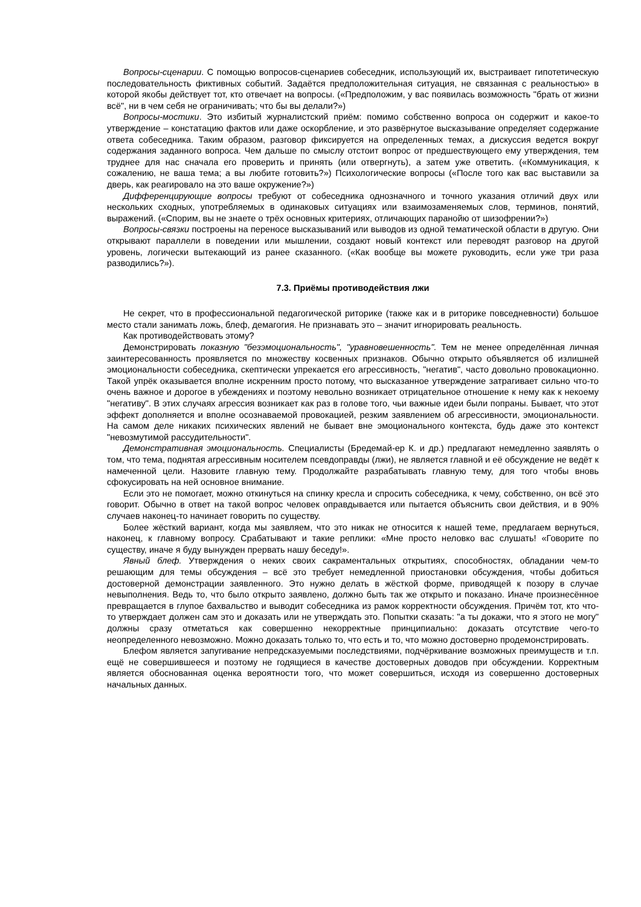Вопросы-сценарии. С помощью вопросов-сценариев собеседник, использующий их, выстраивает гипотетическую последовательность фиктивных событий. Задаётся предположительная ситуация, не связанная с реальностью» в которой якобы действует тот, кто отвечает на вопросы. («Предположим, у вас появилась возможность "брать от жизни всё", ни в чем себя не ограничивать; что бы вы делали?»)
Вопросы-мостики. Это избитый журналистский приём: помимо собственно вопроса он содержит и какое-то утверждение – констатацию фактов или даже оскорбление, и это развёрнутое высказывание определяет содержание ответа собеседника. Таким образом, разговор фиксируется на определенных темах, а дискуссия ведется вокруг содержания заданного вопроса. Чем дальше по смыслу отстоит вопрос от предшествующего ему утверждения, тем труднее для нас сначала его проверить и принять (или отвергнуть), а затем уже ответить. («Коммуникация, к сожалению, не ваша тема; а вы любите готовить?») Психологические вопросы («После того как вас выставили за дверь, как реагировало на это ваше окружение?»)
Дифференцирующие вопросы требуют от собеседника однозначного и точного указания отличий двух или нескольких сходных, употребляемых в одинаковых ситуациях или взаимозаменяемых слов, терминов, понятий, выражений. («Спорим, вы не знаете о трёх основных критериях, отличающих паранойю от шизофрении?»)
Вопросы-связки построены на переносе высказываний или выводов из одной тематической области в другую. Они открывают параллели в поведении или мышлении, создают новый контекст или переводят разговор на другой уровень, логически вытекающий из ранее сказанного. («Как вообще вы можете руководить, если уже три раза разводились?»).
7.3. Приёмы противодействия лжи
Не секрет, что в профессиональной педагогической риторике (также как и в риторике повседневности) большое место стали занимать ложь, блеф, демагогия. Не признавать это – значит игнорировать реальность.
Как противодействовать этому?
Демонстрировать показную "безэмоциональность", "уравновешенность". Тем не менее определённая личная заинтересованность проявляется по множеству косвенных признаков. Обычно открыто объявляется об излишней эмоциональности собеседника, скептически упрекается его агрессивность, "негатив", часто довольно провокационно. Такой упрёк оказывается вполне искренним просто потому, что высказанное утверждение затрагивает сильно что-то очень важное и дорогое в убеждениях и поэтому невольно возникает отрицательное отношение к нему как к некоему "негативу". В этих случаях агрессия возникает как раз в голове того, чьи важные идеи были попраны. Бывает, что этот эффект дополняется и вполне осознаваемой провокацией, резким заявлением об агрессивности, эмоциональности. На самом деле никаких психических явлений не бывает вне эмоционального контекста, будь даже это контекст "невозмутимой рассудительности".
Демонстративная эмоциональность. Специалисты (Бредемай-ер К. и др.) предлагают немедленно заявлять о том, что тема, поднятая агрессивным носителем псевдоправды (лжи), не является главной и её обсуждение не ведёт к намеченной цели. Назовите главную тему. Продолжайте разрабатывать главную тему, для того чтобы вновь сфокусировать на ней основное внимание.
Если это не помогает, можно откинуться на спинку кресла и спросить собеседника, к чему, собственно, он всё это говорит. Обычно в ответ на такой вопрос человек оправдывается или пытается объяснить свои действия, и в 90% случаев наконец-то начинает говорить по существу.
Более жёсткий вариант, когда мы заявляем, что это никак не относится к нашей теме, предлагаем вернуться, наконец, к главному вопросу. Срабатывают и такие реплики: «Мне просто неловко вас слушать! «Говорите по существу, иначе я буду вынужден прервать нашу беседу!».
Явный блеф. Утверждения о неких своих сакраментальных открытиях, способностях, обладании чем-то решающим для темы обсуждения – всё это требует немедленной приостановки обсуждения, чтобы добиться достоверной демонстрации заявленного. Это нужно делать в жёсткой форме, приводящей к позору в случае невыполнения. Ведь то, что было открыто заявлено, должно быть так же открыто и показано. Иначе произнесённое превращается в глупое бахвальство и выводит собеседника из рамок корректности обсуждения. Причём тот, кто что-то утверждает должен сам это и доказать или не утверждать это. Попытки сказать: "а ты докажи, что я этого не могу" должны сразу отметаться как совершенно некорректные принципиально: доказать отсутствие чего-то неопределенного невозможно. Можно доказать только то, что есть и то, что можно достоверно продемонстрировать.
Блефом является запугивание непредсказуемыми последствиями, подчёркивание возможных преимуществ и т.п. ещё не совершившееся и поэтому не годящиеся в качестве достоверных доводов при обсуждении. Корректным является обоснованная оценка вероятности того, что может совершиться, исходя из совершенно достоверных начальных данных.